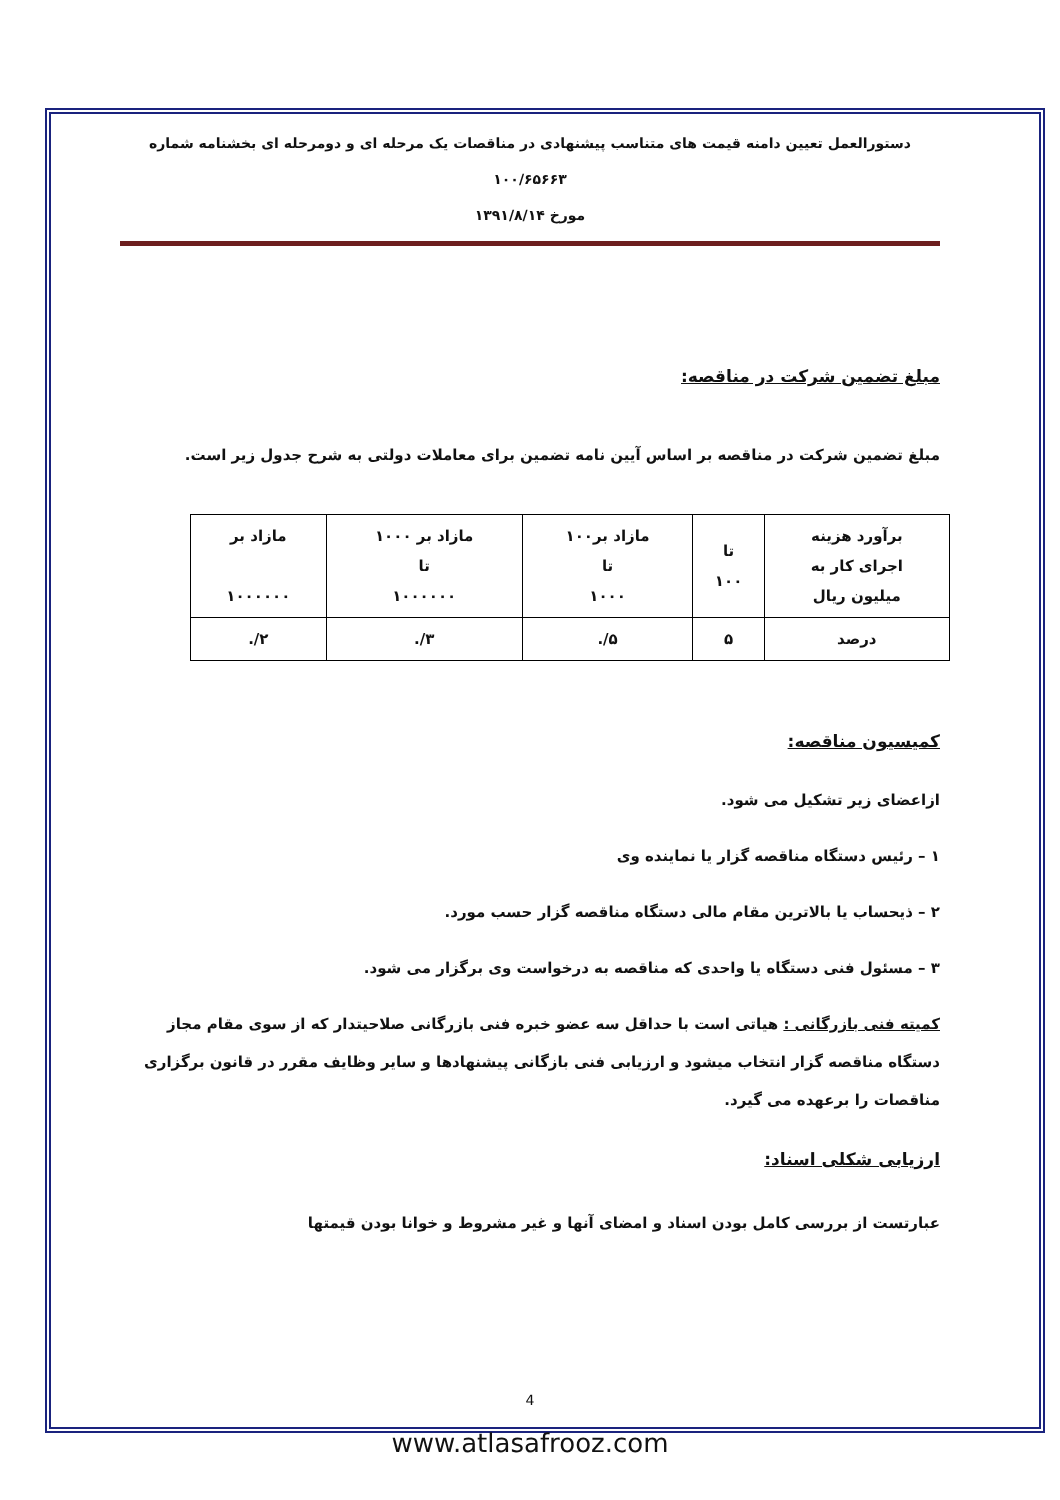دستورالعمل تعیین دامنه قیمت های متناسب پیشنهادی در مناقصات یک مرحله ای و دومرحله ای بخشنامه شماره ۱۰۰/۶۵۶۶۳
مورخ ۱۳۹۱/۸/۱۴
مبلغ تضمین شرکت در مناقصه:
مبلغ تضمین شرکت در مناقصه بر اساس آیین نامه تضمین برای معاملات دولتی به شرح جدول زیر است.
| برآورد هزینه اجرای کار به میلیون ریال | تا ۱۰۰ | مازاد بر۱۰۰ تا ۱۰۰۰ | مازاد بر ۱۰۰۰ تا ۱۰۰۰۰۰۰ | مازاد بر ۱۰۰۰۰۰۰ |
| درصد | ۵ | ۵/. | ۳/. | ۲/. |
کمیسیون مناقصه:
ازاعضای زیر تشکیل می شود.
۱ – رئیس دستگاه مناقصه گزار یا نماینده وی
۲ – ذیحساب یا بالاترین مقام مالی دستگاه مناقصه گزار حسب مورد.
۳ – مسئول فنی دستگاه یا واحدی که مناقصه به درخواست وی برگزار می شود.
کمیته فنی بازرگانی : هیاتی است با حداقل سه عضو خبره فنی بازرگانی صلاحیتدار که از سوی مقام مجاز دستگاه مناقصه گزار انتخاب میشود و ارزیابی فنی بازگانی پیشنهادها و سایر وظایف مقرر در قانون برگزاری مناقصات را برعهده می گیرد.
ارزیابی شکلی اسناد:
عبارتست از بررسی کامل بودن اسناد و امضای آنها و غیر مشروط و خوانا بودن قیمتها
4
www.atlasafrooz.com